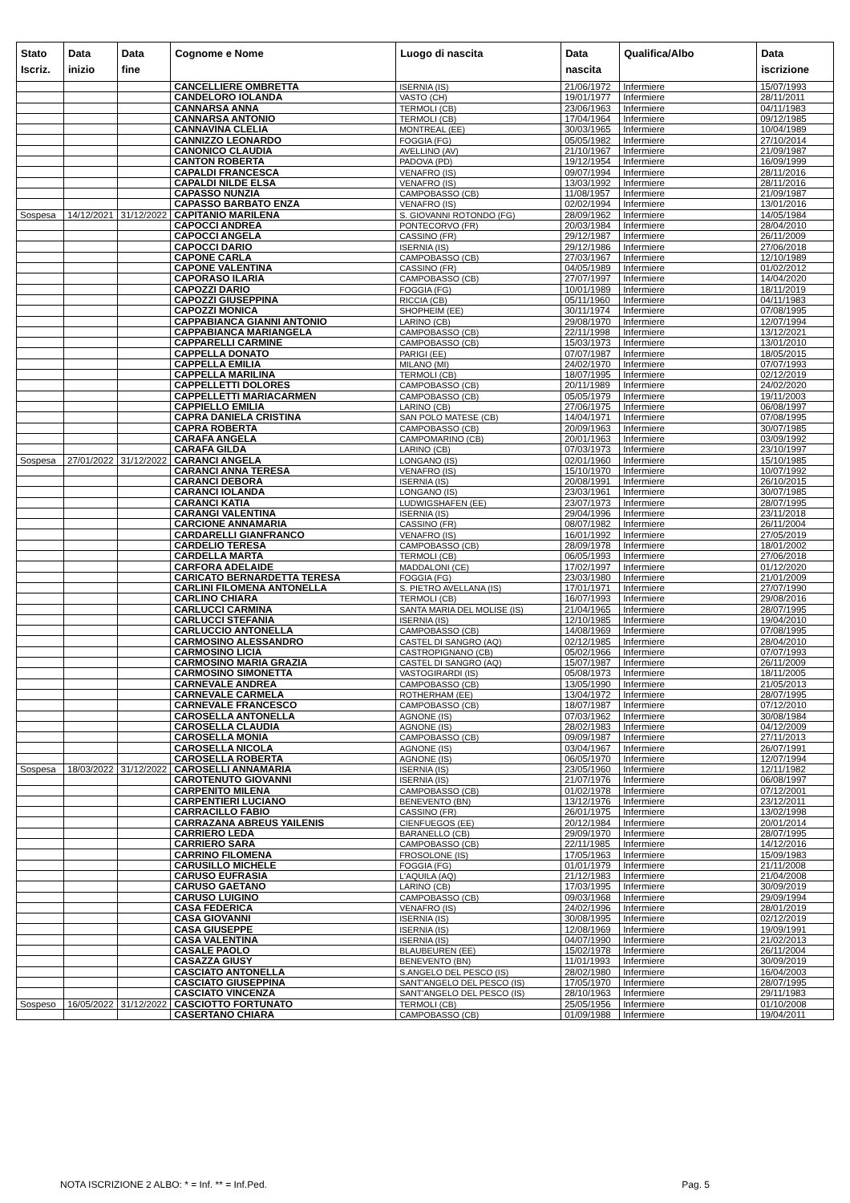| Stato Iscriz. | Data inizio | Data fine | Cognome e Nome | Luogo di nascita | Data nascita | Qualifica/Albo | Data iscrizione |
| --- | --- | --- | --- | --- | --- | --- | --- |
| | | | CANCELLIERE OMBRETTA | ISERNIA (IS) | 21/06/1972 | Infermiere | 15/07/1993 |
| | | | CANDELORO IOLANDA | VASTO (CH) | 19/01/1977 | Infermiere | 28/11/2011 |
| | | | CANNARSA ANNA | TERMOLI (CB) | 23/06/1963 | Infermiere | 04/11/1983 |
| | | | CANNARSA ANTONIO | TERMOLI (CB) | 17/04/1964 | Infermiere | 09/12/1985 |
| | | | CANNAVINA CLELIA | MONTREAL (EE) | 30/03/1965 | Infermiere | 10/04/1989 |
| | | | CANNIZZO LEONARDO | FOGGIA (FG) | 05/05/1982 | Infermiere | 27/10/2014 |
| | | | CANONICO CLAUDIA | AVELLINO (AV) | 21/10/1967 | Infermiere | 21/09/1987 |
| | | | CANTON ROBERTA | PADOVA (PD) | 19/12/1954 | Infermiere | 16/09/1999 |
| | | | CAPALDI FRANCESCA | VENAFRO (IS) | 09/07/1994 | Infermiere | 28/11/2016 |
| | | | CAPALDI NILDE ELSA | VENAFRO (IS) | 13/03/1992 | Infermiere | 28/11/2016 |
| | | | CAPASSO NUNZIA | CAMPOBASSO (CB) | 11/08/1957 | Infermiere | 21/09/1987 |
| | | | CAPASSO BARBATO ENZA | VENAFRO (IS) | 02/02/1994 | Infermiere | 13/01/2016 |
| Sospesa | 14/12/2021 | 31/12/2022 | CAPITANIO MARILENA | S. GIOVANNI ROTONDO (FG) | 28/09/1962 | Infermiere | 14/05/1984 |
| | | | CAPOCCI ANDREA | PONTECORVO (FR) | 20/03/1984 | Infermiere | 28/04/2010 |
| | | | CAPOCCI ANGELA | CASSINO (FR) | 29/12/1987 | Infermiere | 26/11/2009 |
| | | | CAPOCCI DARIO | ISERNIA (IS) | 29/12/1986 | Infermiere | 27/06/2018 |
| | | | CAPONE CARLA | CAMPOBASSO (CB) | 27/03/1967 | Infermiere | 12/10/1989 |
| | | | CAPONE VALENTINA | CASSINO (FR) | 04/05/1989 | Infermiere | 01/02/2012 |
| | | | CAPORASO ILARIA | CAMPOBASSO (CB) | 27/07/1997 | Infermiere | 14/04/2020 |
| | | | CAPOZZI DARIO | FOGGIA (FG) | 10/01/1989 | Infermiere | 18/11/2019 |
| | | | CAPOZZI GIUSEPPINA | RICCIA (CB) | 05/11/1960 | Infermiere | 04/11/1983 |
| | | | CAPOZZI MONICA | SHOPHEIM (EE) | 30/11/1974 | Infermiere | 07/08/1995 |
| | | | CAPPABIANCA GIANNI ANTONIO | LARINO (CB) | 29/08/1970 | Infermiere | 12/07/1994 |
| | | | CAPPABIANCA MARIANGELA | CAMPOBASSO (CB) | 22/11/1998 | Infermiere | 13/12/2021 |
| | | | CAPPARELLI CARMINE | CAMPOBASSO (CB) | 15/03/1973 | Infermiere | 13/01/2010 |
| | | | CAPPELLA DONATO | PARIGI (EE) | 07/07/1987 | Infermiere | 18/05/2015 |
| | | | CAPPELLA EMILIA | MILANO (MI) | 24/02/1970 | Infermiere | 07/07/1993 |
| | | | CAPPELLA MARILINA | TERMOLI (CB) | 18/07/1995 | Infermiere | 02/12/2019 |
| | | | CAPPELLETTI DOLORES | CAMPOBASSO (CB) | 20/11/1989 | Infermiere | 24/02/2020 |
| | | | CAPPELLETTI MARIACARMEN | CAMPOBASSO (CB) | 05/05/1979 | Infermiere | 19/11/2003 |
| | | | CAPPIELLO EMILIA | LARINO (CB) | 27/06/1975 | Infermiere | 06/08/1997 |
| | | | CAPRA DANIELA CRISTINA | SAN POLO MATESE (CB) | 14/04/1971 | Infermiere | 07/08/1995 |
| | | | CAPRA ROBERTA | CAMPOBASSO (CB) | 20/09/1963 | Infermiere | 30/07/1985 |
| | | | CARAFA ANGELA | CAMPOMARINO (CB) | 20/01/1963 | Infermiere | 03/09/1992 |
| | | | CARAFA GILDA | LARINO (CB) | 07/03/1973 | Infermiere | 23/10/1997 |
| Sospesa | 27/01/2022 | 31/12/2022 | CARANCI ANGELA | LONGANO (IS) | 02/01/1960 | Infermiere | 15/10/1985 |
| | | | CARANCI ANNA TERESA | VENAFRO (IS) | 15/10/1970 | Infermiere | 10/07/1992 |
| | | | CARANCI DEBORA | ISERNIA (IS) | 20/08/1991 | Infermiere | 26/10/2015 |
| | | | CARANCI IOLANDA | LONGANO (IS) | 23/03/1961 | Infermiere | 30/07/1985 |
| | | | CARANCI KATIA | LUDWIGSHAFEN (EE) | 23/07/1973 | Infermiere | 28/07/1995 |
| | | | CARANGI VALENTINA | ISERNIA (IS) | 29/04/1996 | Infermiere | 23/11/2018 |
| | | | CARCIONE ANNAMARIA | CASSINO (FR) | 08/07/1982 | Infermiere | 26/11/2004 |
| | | | CARDARELLI GIANFRANCO | VENAFRO (IS) | 16/01/1992 | Infermiere | 27/05/2019 |
| | | | CARDELIO TERESA | CAMPOBASSO (CB) | 28/09/1978 | Infermiere | 18/01/2002 |
| | | | CARDELLA MARTA | TERMOLI (CB) | 06/05/1993 | Infermiere | 27/06/2018 |
| | | | CARFORA ADELAIDE | MADDALONI (CE) | 17/02/1997 | Infermiere | 01/12/2020 |
| | | | CARICATO BERNARDETTA TERESA | FOGGIA (FG) | 23/03/1980 | Infermiere | 21/01/2009 |
| | | | CARLINI FILOMENA ANTONELLA | S. PIETRO AVELLANA (IS) | 17/01/1971 | Infermiere | 27/07/1990 |
| | | | CARLINO CHIARA | TERMOLI (CB) | 16/07/1993 | Infermiere | 29/08/2016 |
| | | | CARLUCCI CARMINA | SANTA MARIA DEL MOLISE (IS) | 21/04/1965 | Infermiere | 28/07/1995 |
| | | | CARLUCCI STEFANIA | ISERNIA (IS) | 12/10/1985 | Infermiere | 19/04/2010 |
| | | | CARLUCCIO ANTONELLA | CAMPOBASSO (CB) | 14/08/1969 | Infermiere | 07/08/1995 |
| | | | CARMOSINO ALESSANDRO | CASTEL DI SANGRO (AQ) | 02/12/1985 | Infermiere | 28/04/2010 |
| | | | CARMOSINO LICIA | CASTROPIGNANO (CB) | 05/02/1966 | Infermiere | 07/07/1993 |
| | | | CARMOSINO MARIA GRAZIA | CASTEL DI SANGRO (AQ) | 15/07/1987 | Infermiere | 26/11/2009 |
| | | | CARMOSINO SIMONETTA | VASTOGIRARDI (IS) | 05/08/1973 | Infermiere | 18/11/2005 |
| | | | CARNEVALE ANDREA | CAMPOBASSO (CB) | 13/05/1990 | Infermiere | 21/05/2013 |
| | | | CARNEVALE CARMELA | ROTHERHAM (EE) | 13/04/1972 | Infermiere | 28/07/1995 |
| | | | CARNEVALE FRANCESCO | CAMPOBASSO (CB) | 18/07/1987 | Infermiere | 07/12/2010 |
| | | | CAROSELLA ANTONELLA | AGNONE (IS) | 07/03/1962 | Infermiere | 30/08/1984 |
| | | | CAROSELLA CLAUDIA | AGNONE (IS) | 28/02/1983 | Infermiere | 04/12/2009 |
| | | | CAROSELLA MONIA | CAMPOBASSO (CB) | 09/09/1987 | Infermiere | 27/11/2013 |
| | | | CAROSELLA NICOLA | AGNONE (IS) | 03/04/1967 | Infermiere | 26/07/1991 |
| | | | CAROSELLA ROBERTA | AGNONE (IS) | 06/05/1970 | Infermiere | 12/07/1994 |
| Sospesa | 18/03/2022 | 31/12/2022 | CAROSELLI ANNAMARIA | ISERNIA (IS) | 23/05/1960 | Infermiere | 12/11/1982 |
| | | | CAROTENUTO GIOVANNI | ISERNIA (IS) | 21/07/1976 | Infermiere | 06/08/1997 |
| | | | CARPENITO MILENA | CAMPOBASSO (CB) | 01/02/1978 | Infermiere | 07/12/2001 |
| | | | CARPENTIERI LUCIANO | BENEVENTO (BN) | 13/12/1976 | Infermiere | 23/12/2011 |
| | | | CARRACILLO FABIO | CASSINO (FR) | 26/01/1975 | Infermiere | 13/02/1998 |
| | | | CARRAZANA ABREUS YAILENIS | CIENFUEGOS (EE) | 20/12/1984 | Infermiere | 20/01/2014 |
| | | | CARRIERO LEDA | BARANELLO (CB) | 29/09/1970 | Infermiere | 28/07/1995 |
| | | | CARRIERO SARA | CAMPOBASSO (CB) | 22/11/1985 | Infermiere | 14/12/2016 |
| | | | CARRINO FILOMENA | FROSOLONE (IS) | 17/05/1963 | Infermiere | 15/09/1983 |
| | | | CARUSILLO MICHELE | FOGGIA (FG) | 01/01/1979 | Infermiere | 21/11/2008 |
| | | | CARUSO EUFRASIA | L'AQUILA (AQ) | 21/12/1983 | Infermiere | 21/04/2008 |
| | | | CARUSO GAETANO | LARINO (CB) | 17/03/1995 | Infermiere | 30/09/2019 |
| | | | CARUSO LUIGINO | CAMPOBASSO (CB) | 09/03/1968 | Infermiere | 29/09/1994 |
| | | | CASA FEDERICA | VENAFRO (IS) | 24/02/1996 | Infermiere | 28/01/2019 |
| | | | CASA GIOVANNI | ISERNIA (IS) | 30/08/1995 | Infermiere | 02/12/2019 |
| | | | CASA GIUSEPPE | ISERNIA (IS) | 12/08/1969 | Infermiere | 19/09/1991 |
| | | | CASA VALENTINA | ISERNIA (IS) | 04/07/1990 | Infermiere | 21/02/2013 |
| | | | CASALE PAOLO | BLAUBEUREN (EE) | 15/02/1978 | Infermiere | 26/11/2004 |
| | | | CASAZZA GIUSY | BENEVENTO (BN) | 11/01/1993 | Infermiere | 30/09/2019 |
| | | | CASCIATO ANTONELLA | S.ANGELO DEL PESCO (IS) | 28/02/1980 | Infermiere | 16/04/2003 |
| | | | CASCIATO GIUSEPPINA | SANT'ANGELO DEL PESCO (IS) | 17/05/1970 | Infermiere | 28/07/1995 |
| | | | CASCIATO VINCENZA | SANT'ANGELO DEL PESCO (IS) | 28/10/1963 | Infermiere | 29/11/1983 |
| Sospeso | 16/05/2022 | 31/12/2022 | CASCIOTTO FORTUNATO | TERMOLI (CB) | 25/05/1956 | Infermiere | 01/10/2008 |
| | | | CASERTANO CHIARA | CAMPOBASSO (CB) | 01/09/1988 | Infermiere | 19/04/2011 |
NOTA ISCRIZIONE 2 ALBO: * = Inf. ** = Inf.Ped. Pag. 5